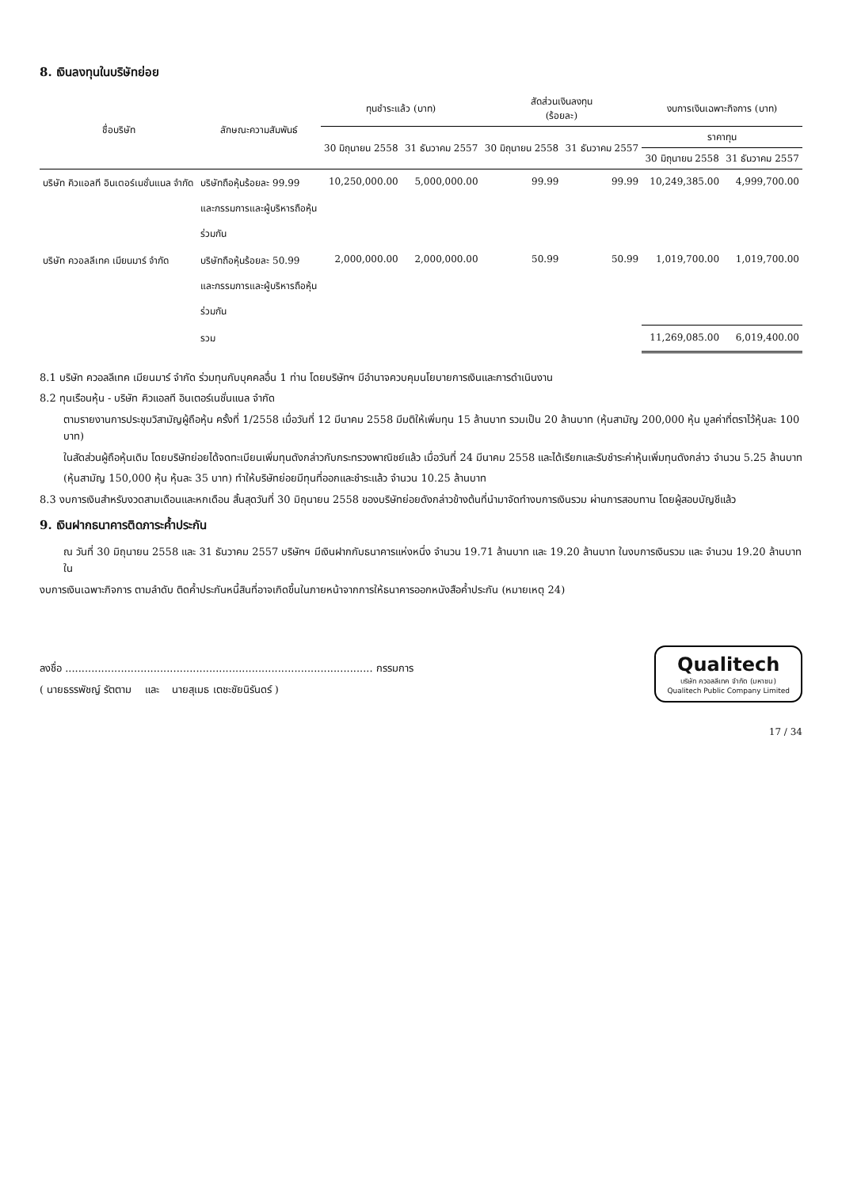8. เงินลงทุนในบริษัทย่อย
| ชื่อบริษัท | ลักษณะความสัมพันธ์ | ทุนชำระแล้ว (บาท) | | สัดส่วนเงินลงทุน (ร้อยละ) | | งบการเงินเฉพาะกิจการ (บาท) | |
| --- | --- | --- | --- | --- | --- | --- | --- |
| | | 30 มิถุนายน 2558 | 31 ธันวาคม 2557 | 30 มิถุนายน 2558 | 31 ธันวาคม 2557 | ราคาทุน | |
| | | | | | | 30 มิถุนายน 2558 | 31 ธันวาคม 2557 |
| บริษัท คิวแอลที อินเตอร์เนชั่นแนล จำกัด | บริษัทถือหุ้นร้อยละ 99.99 และกรรมการและผู้บริหารถือหุ้น ร่วมกัน | 10,250,000.00 | 5,000,000.00 | 99.99 | 99.99 | 10,249,385.00 | 4,999,700.00 |
| บริษัท ควอลลีเทค เมียนมาร์ จำกัด | บริษัทถือหุ้นร้อยละ 50.99 และกรรมการและผู้บริหารถือหุ้น ร่วมกัน | 2,000,000.00 | 2,000,000.00 | 50.99 | 50.99 | 1,019,700.00 | 1,019,700.00 |
| | รวม | | | | | 11,269,085.00 | 6,019,400.00 |
8.1 บริษัท ควอลลีเทค เมียนมาร์ จำกัด ร่วมทุนกับบุคคลอื่น 1 ท่าน โดยบริษัทฯ มีอำนาจควบคุมนโยบายการเงินและการดำเนินงาน
8.2 ทุนเรือนหุ้น - บริษัท คิวแอลที อินเตอร์เนชั่นแนล จำกัด
ตามรายงานการประชุมวิสามัญผู้ถือหุ้น ครั้งที่ 1/2558 เมื่อวันที่ 12 มีนาคม 2558 มีมติให้เพิ่มทุน 15 ล้านบาท รวมเป็น 20 ล้านบาท (หุ้นสามัญ 200,000 หุ้น มูลค่าที่ตราไว้หุ้นละ 100 บาท)
ในสัดส่วนผู้ถือหุ้นเดิม โดยบริษัทย่อยได้จดทะเบียนเพิ่มทุนดังกล่าวกับกระทรวงพาณิชย์แล้ว เมื่อวันที่ 24 มีนาคม 2558 และได้เรียกและรับชำระค่าหุ้นเพิ่มทุนดังกล่าว จำนวน 5.25 ล้านบาท
(หุ้นสามัญ 150,000 หุ้น หุ้นละ 35 บาท) ทำให้บริษัทย่อยมีทุนที่ออกและชำระแล้ว จำนวน 10.25 ล้านบาท
8.3 งบการเงินสำหรับงวดสามเดือนและหกเดือน สิ้นสุดวันที่ 30 มิถุนายน 2558 ของบริษัทย่อยดังกล่าวข้างต้นที่นำมาจัดทำงบการเงินรวม ผ่านการสอบทาน โดยผู้สอบบัญชีแล้ว
9. เงินฝากธนาคารติดภาระค้ำประกัน
ณ วันที่ 30 มิถุนายน 2558 และ 31 ธันวาคม 2557 บริษัทฯ มีเงินฝากกับธนาคารแห่งหนึ่ง จำนวน 19.71 ล้านบาท และ 19.20 ล้านบาท ในงบการเงินรวม และ จำนวน 19.20 ล้านบาท ใน
งบการเงินเฉพาะกิจการ ตามลำดับ ติดค้ำประกันหนี้สินที่อาจเกิดขึ้นในภายหน้าจากการให้ธนาคารออกหนังสือค้ำประกัน (หมายเหตุ 24)
ลงชื่อ .............................................................................................. กรรมการ
( นายธรรพัชญ์ รัตตาม และ นายสุเมธ เตชะชัยนิรันดร์ )
Qualitech
บริษัท ควอลลีเทค จำกัด (มหาชน)
Qualitech Public Company Limited
17 / 34